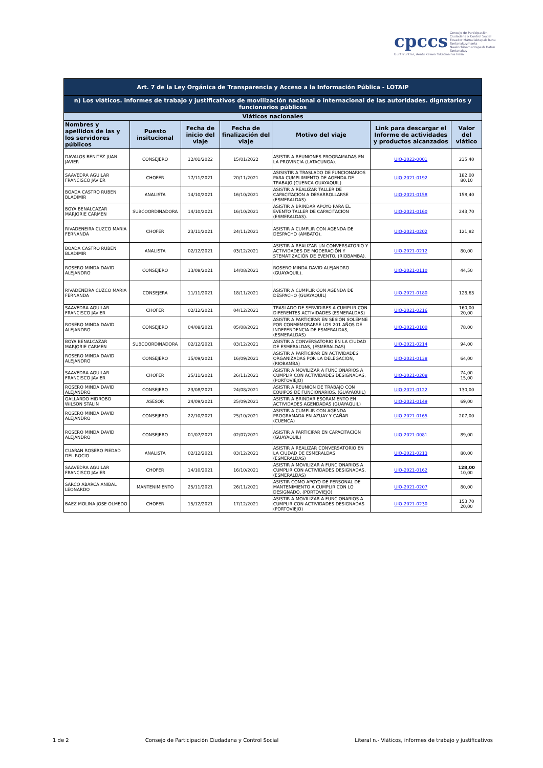cpccs Consejo de Participación Ciudadana y Control Social
Ecuador Mamallaktapak Runa Tantanakuymanta
Nawinchinamantapash Hatun Tantanakuy
Uunt Iruntrar, Aents Kawen Takatmainia Iimia
| Art. 7 de la Ley Orgánica de Transparencia y Acceso a la Información Pública - LOTAIP | | | | | | |
| --- | --- | --- | --- | --- | --- | --- |
| n) Los viáticos. informes de trabajo y justificativos de movilización nacional o internacional de las autoridades. dignatarios y funcionarios públicos | | | | | | |
| Viáticos nacionales | | | | | | |
| Nombres y apellidos de las y los servidores públicos | Puesto insitucional | Fecha de inicio del viaje | Fecha de finalización del viaje | Motivo del viaje | Link para descargar el Informe de actividades y productos alcanzados | Valor del viático |
| DAVALOS BENITEZ JUAN JAVIER | CONSEJERO | 12/01/2022 | 15/01/2022 | ASISTIR A REUNIONES PROGRAMADAS EN LA PROVINCIA (LATACUNGA). | UIO-2022-0001 | 235,40 |
| SAAVEDRA AGUILAR FRANCISCO JAVIER | CHOFER | 17/11/2021 | 20/11/2021 | ASISISTIR A TRASLADO DE FUNCIONARIOS PARA CUMPLIMIENTO DE AGENDA DE TRABAJO (CUENCA GUAYAQUIL). | UIO-2021-0192 | 182,00 80,10 |
| BOADA CASTRO RUBEN BLADIMIR | ANALISTA | 14/10/2021 | 16/10/2021 | ASISTIR A REALIZAR TALLER DE CAPACITACIÓN A DESARROLLARSE (ESMERALDAS). | UIO-2021-0158 | 158,40 |
| BOYA BENALCAZAR MARJORIE CARMEN | SUBCOORDINADORA | 14/10/2021 | 16/10/2021 | ASISTIR A BRINDAR APOYO PARA EL EVENTO TALLER DE CAPACITACIÓN (ESMERALDAS). | UIO-2021-0160 | 243,70 |
| RIVADENEIRA CUZCO MARIA FERNANDA | CHOFER | 23/11/2021 | 24/11/2021 | ASISTIR A CUMPLIR CON AGENDA DE DESPACHO (AMBATO). | UIO-2021-0202 | 121,82 |
| BOADA CASTRO RUBEN BLADIMIR | ANALISTA | 02/12/2021 | 03/12/2021 | ASISTIR A REALIZAR UN CONVERSATORIO Y ACTIVIDADES DE MODERACIÓN Y STEMATIZACIÓN DE EVENTO. (RIOBAMBA). | UIO-2021-0212 | 80,00 |
| ROSERO MINDA DAVID ALEJANDRO | CONSEJERO | 13/08/2021 | 14/08/2021 | ROSERO MINDA DAVID ALEJANDRO (GUAYAQUIL). | UIO-2021-0110 | 44,50 |
| RIVADENEIRA CUZCO MARIA FERNANDA | CONSEJERA | 11/11/2021 | 18/11/2021 | ASISTIR A CUMPLIR CON AGENDA DE DESPACHO (GUAYAQUIL) | UIO-2021-0180 | 128,63 |
| SAAVEDRA AGUILAR FRANCISCO JAVIER | CHOFER | 02/12/2021 | 04/12/2021 | TRASLADO DE SERVIDIRES A CUMPLIR CON DIFERENTES ACTIVIDADES (ESMERALDAS) | UIO-2021-0216 | 160,00 20,00 |
| ROSERO MINDA DAVID ALEJANDRO | CONSEJERO | 04/08/2021 | 05/08/2021 | ASISTIR A PARTICIPAR EN SESIÓN SOLEMNE POR CONMEMORARSE LOS 201 AÑOS DE INDEPENDENCIA DE ESMERALDAS, (ESMERALDAS) | UIO-2021-0100 | 78,00 |
| BOYA BENALCAZAR MARJORIE CARMEN | SUBCOORDINADORA | 02/12/2021 | 03/12/2021 | ASISTIR A CONVERSATORIO EN LA CIUDAD DE ESMERALDAS, (ESMERALDAS) | UIO-2021-0214 | 94,00 |
| ROSERO MINDA DAVID ALEJANDRO | CONSEJERO | 15/09/2021 | 16/09/2021 | ASISTIR A PARTICIPAR EN ACTIVIDADES ORGANIZADAS POR LA DELEGACIÓN, (RIOBAMBA) | UIO-2021-0138 | 64,00 |
| SAAVEDRA AGUILAR FRANCISCO JAVIER | CHOFER | 25/11/2021 | 26/11/2021 | ASISTIR A MOVILIZAR A FUNCIONARIOS A CUMPLIR CON ACTIVIDADES DESIGNADAS, (PORTOVIEJO) | UIO-2021-0208 | 74,00 15,00 |
| ROSERO MINDA DAVID ALEJANDRO | CONSEJERO | 23/08/2021 | 24/08/2021 | ASISTIR A REUNIÓN DE TRABAJO CON EQUIPOS DE FUNCIONARIOS, (GUAYAQUIL) | UIO-2021-0122 | 130,00 |
| GALLARDO HIDROBO WILSON STALIN | ASESOR | 24/09/2021 | 25/09/2021 | ASISTIR A BRINDAR ESORAMIENTO EN ACTIVIDADES AGENDADAS (GUAYAQUIL) | UIO-2021-0149 | 69,00 |
| ROSERO MINDA DAVID ALEJANDRO | CONSEJERO | 22/10/2021 | 25/10/2021 | ASISTIR A CUMPLIR CON AGENDA PROGRAMADA EN AZUAY Y CAÑAR (CUENCA) | UIO-2021-0165 | 207,00 |
| ROSERO MINDA DAVID ALEJANDRO | CONSEJERO | 01/07/2021 | 02/07/2021 | ASISTIR A PARTICIPAR EN CAPACITACIÓN (GUAYAQUIL) | UIO-2021-0081 | 89,00 |
| CUARAN ROSERO PIEDAD DEL ROCIO | ANALISTA | 02/12/2021 | 03/12/2021 | ASISTIR A REALIZAR CONVERSATORIO EN LA CIUDAD DE ESMERALDAS (ESMERALDAS) | UIO-2021-0213 | 80,00 |
| SAAVEDRA AGUILAR FRANCISCO JAVIER | CHOFER | 14/10/2021 | 16/10/2021 | ASISTIR A MOVILIZAR A FUNCIONARIOS A CUMPLIR CON ACTIVIDADES DESIGNADAS, (ESMERALDAS) | UIO-2021-0162 | 128,00 10,00 |
| SARCO ABARCA ANIBAL LEONARDO | MANTENIMIENTO | 25/11/2021 | 26/11/2021 | ASISTIR COMO APOYO DE PERSONAL DE MANTENIMIENTO A CUMPLIR CON LO DESIGNADO, (PORTOVIEJO) | UIO-2021-0207 | 80,00 |
| BAEZ MOLINA JOSE OLMEDO | CHOFER | 15/12/2021 | 17/12/2021 | ASISTIR A MOVILIZAR A FUNCIONARIOS A CUMPLIR CON ACTIVIDADES DESIGNADAS (PORTOVIEJO) | UIO-2021-0230 | 153,70 20,00 |
1 de 2 Consejo de Participación Ciudadana y Control Social Literal n.- Viáticos, informes de trabajo y justificativos